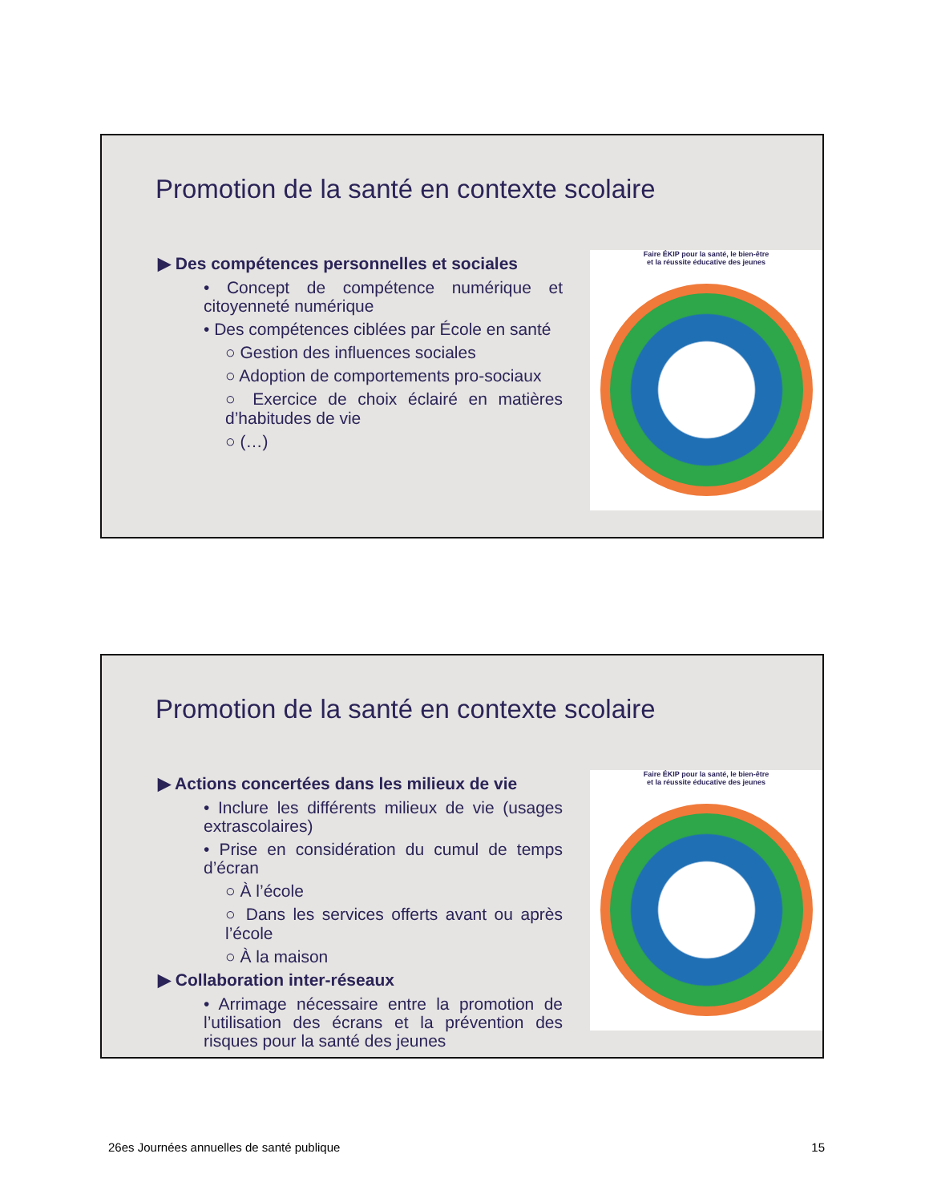Promotion de la santé en contexte scolaire
▶ Des compétences personnelles et sociales
• Concept de compétence numérique et citoyenneté numérique
• Des compétences ciblées par École en santé
○ Gestion des influences sociales
○ Adoption de comportements pro-sociaux
○ Exercice de choix éclairé en matières d’habitudes de vie
○ (…)
Faire ÉKIP pour la santé, le bien-être
et la réussite éducative des jeunes
Promotion de la santé en contexte scolaire
▶ Actions concertées dans les milieux de vie
• Inclure les différents milieux de vie (usages extrascolaires)
• Prise en considération du cumul de temps d’écran
○ À l’école
○ Dans les services offerts avant ou après l’école
○ À la maison
▶ Collaboration inter-réseaux
• Arrimage nécessaire entre la promotion de l’utilisation des écrans et la prévention des risques pour la santé des jeunes
Faire ÉKIP pour la santé, le bien-être
et la réussite éducative des jeunes
26es Journées annuelles de santé publique 15